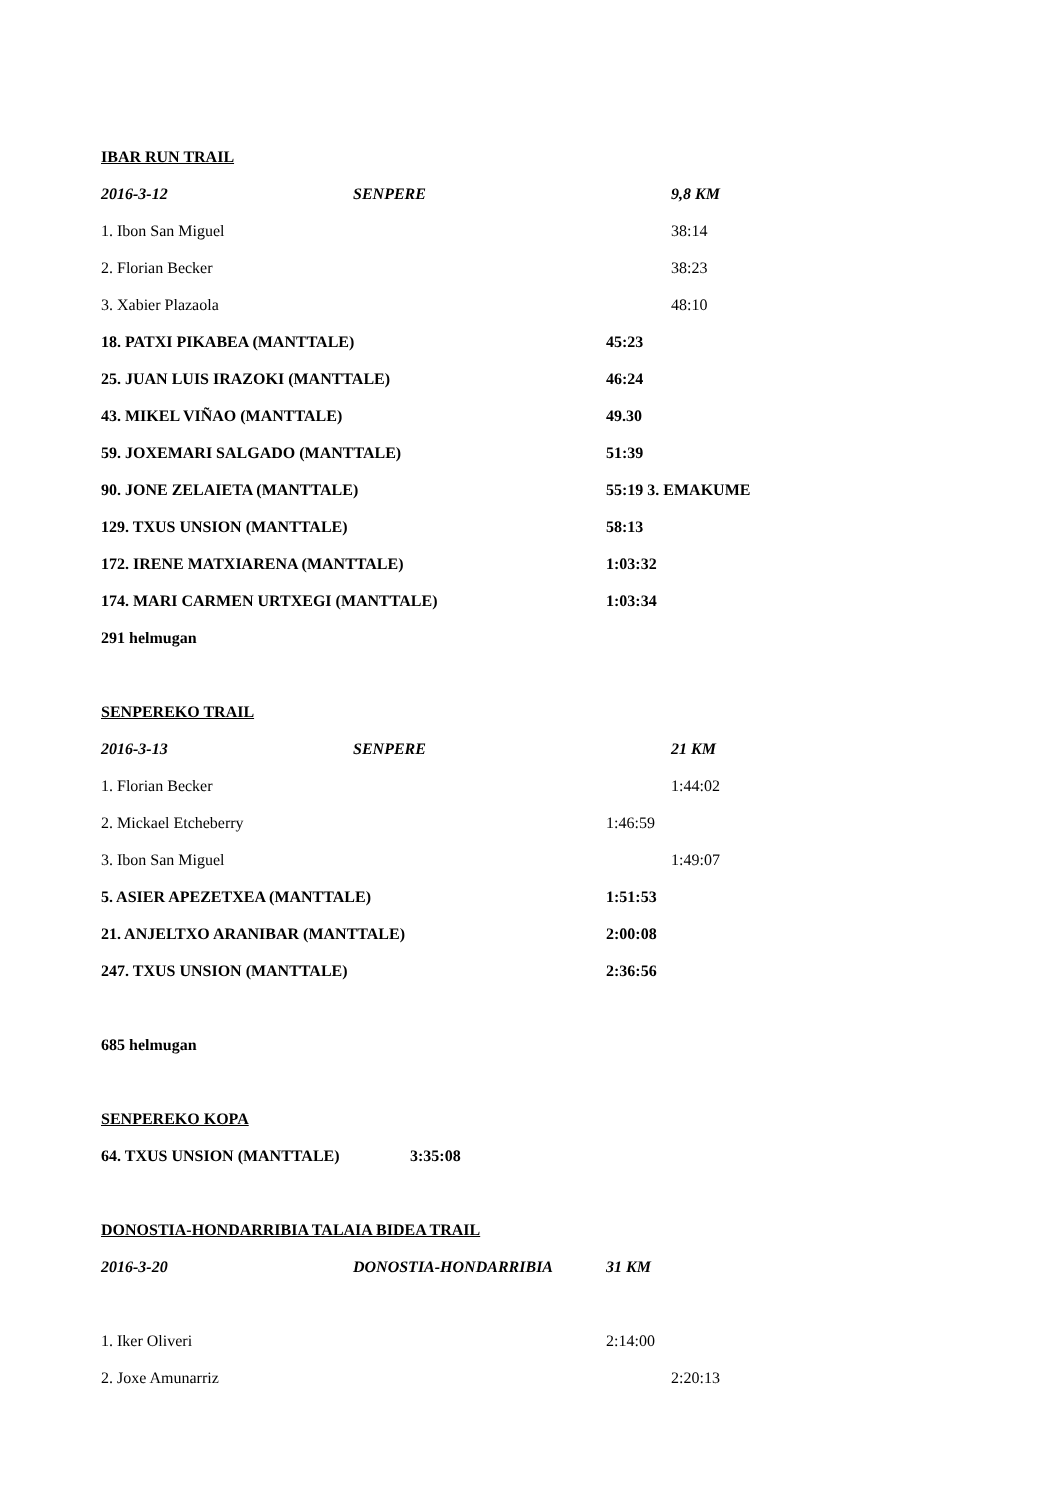IBAR RUN TRAIL
2016-3-12 SENPERE 9,8 KM
1. Ibon San Miguel 38:14
2. Florian Becker 38:23
3. Xabier Plazaola 48:10
18. PATXI PIKABEA (MANTTALE) 45:23
25. JUAN LUIS IRAZOKI (MANTTALE) 46:24
43. MIKEL VIÑAO (MANTTALE) 49.30
59. JOXEMARI SALGADO (MANTTALE) 51:39
90. JONE ZELAIETA (MANTTALE) 55:19 3. EMAKUME
129. TXUS UNSION (MANTTALE) 58:13
172. IRENE MATXIARENA (MANTTALE) 1:03:32
174. MARI CARMEN URTXEGI (MANTTALE) 1:03:34
291 helmugan
SENPEREKO TRAIL
2016-3-13 SENPERE 21 KM
1. Florian Becker 1:44:02
2. Mickael Etcheberry 1:46:59
3. Ibon San Miguel 1:49:07
5. ASIER APEZETXEA (MANTTALE) 1:51:53
21. ANJELTXO ARANIBAR (MANTTALE) 2:00:08
247. TXUS UNSION (MANTTALE) 2:36:56
685 helmugan
SENPEREKO KOPA
64. TXUS UNSION (MANTTALE) 3:35:08
DONOSTIA-HONDARRIBIA TALAIA BIDEA TRAIL
2016-3-20 DONOSTIA-HONDARRIBIA 31 KM
1. Iker Oliveri 2:14:00
2. Joxe Amunarriz 2:20:13